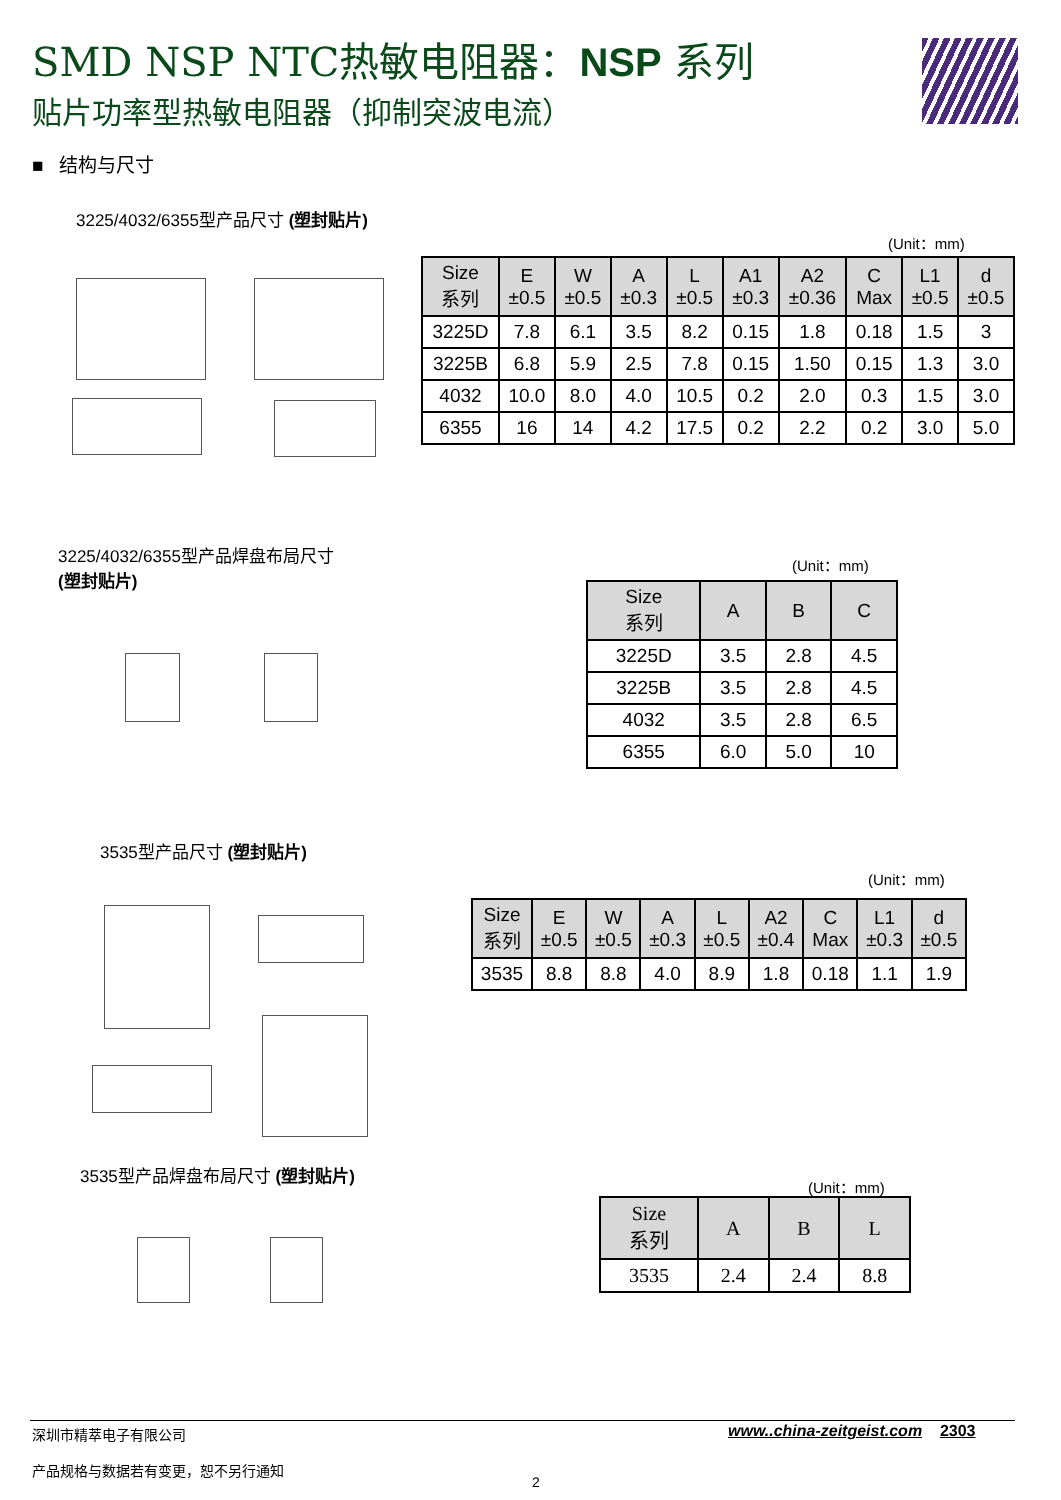SMD NSP NTC热敏电阻器：NSP 系列
贴片功率型热敏电阻器（抑制突波电流）
■ 结构与尺寸
3225/4032/6355型产品尺寸 (塑封贴片)
(Unit：mm)
| Size 系列 | E ±0.5 | W ±0.5 | A ±0.3 | L ±0.5 | A1 ±0.3 | A2 ±0.36 | C Max | L1 ±0.5 | d ±0.5 |
| --- | --- | --- | --- | --- | --- | --- | --- | --- | --- |
| 3225D | 7.8 | 6.1 | 3.5 | 8.2 | 0.15 | 1.8 | 0.18 | 1.5 | 3 |
| 3225B | 6.8 | 5.9 | 2.5 | 7.8 | 0.15 | 1.50 | 0.15 | 1.3 | 3.0 |
| 4032 | 10.0 | 8.0 | 4.0 | 10.5 | 0.2 | 2.0 | 0.3 | 1.5 | 3.0 |
| 6355 | 16 | 14 | 4.2 | 17.5 | 0.2 | 2.2 | 0.2 | 3.0 | 5.0 |
3225/4032/6355型产品焊盘布局尺寸
(塑封贴片)
(Unit：mm)
| Size 系列 | A | B | C |
| --- | --- | --- | --- |
| 3225D | 3.5 | 2.8 | 4.5 |
| 3225B | 3.5 | 2.8 | 4.5 |
| 4032 | 3.5 | 2.8 | 6.5 |
| 6355 | 6.0 | 5.0 | 10 |
3535型产品尺寸 (塑封贴片)
(Unit：mm)
| Size 系列 | E ±0.5 | W ±0.5 | A ±0.3 | L ±0.5 | A2 ±0.4 | C Max | L1 ±0.3 | d ±0.5 |
| --- | --- | --- | --- | --- | --- | --- | --- | --- |
| 3535 | 8.8 | 8.8 | 4.0 | 8.9 | 1.8 | 0.18 | 1.1 | 1.9 |
3535型产品焊盘布局尺寸 (塑封贴片)
(Unit：mm)
| Size 系列 | A | B | L |
| --- | --- | --- | --- |
| 3535 | 2.4 | 2.4 | 8.8 |
深圳市精萃电子有限公司
产品规格与数据若有变更，恕不另行通知
www..china-zeitgeist.com 2303
2